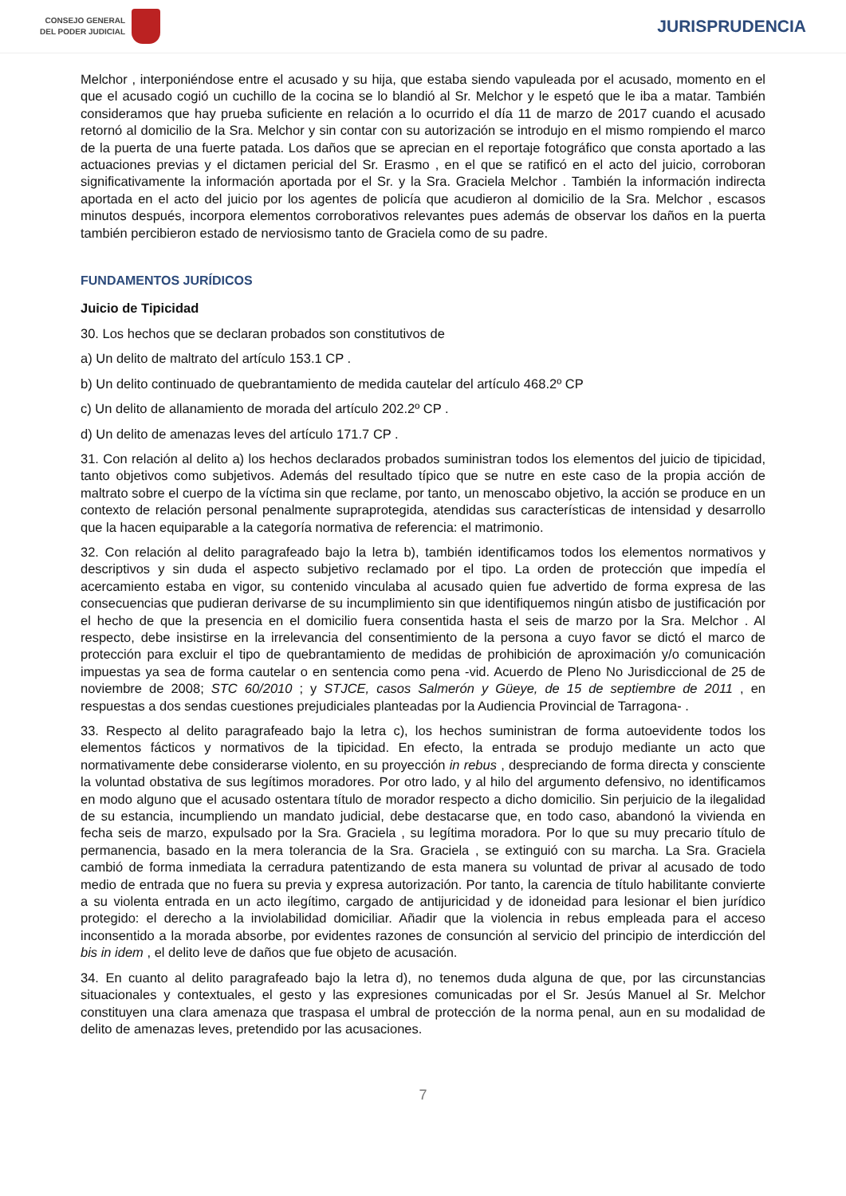CONSEJO GENERAL
DEL PODER JUDICIAL
JURISPRUDENCIA
Melchor , interponiéndose entre el acusado y su hija, que estaba siendo vapuleada por el acusado, momento en el que el acusado cogió un cuchillo de la cocina se lo blandió al Sr. Melchor y le espetó que le iba a matar. También consideramos que hay prueba suficiente en relación a lo ocurrido el día 11 de marzo de 2017 cuando el acusado retornó al domicilio de la Sra. Melchor y sin contar con su autorización se introdujo en el mismo rompiendo el marco de la puerta de una fuerte patada. Los daños que se aprecian en el reportaje fotográfico que consta aportado a las actuaciones previas y el dictamen pericial del Sr. Erasmo , en el que se ratificó en el acto del juicio, corroboran significativamente la información aportada por el Sr. y la Sra. Graciela Melchor . También la información indirecta aportada en el acto del juicio por los agentes de policía que acudieron al domicilio de la Sra. Melchor , escasos minutos después, incorpora elementos corroborativos relevantes pues además de observar los daños en la puerta también percibieron estado de nerviosismo tanto de Graciela como de su padre.
FUNDAMENTOS JURÍDICOS
Juicio de Tipicidad
30. Los hechos que se declaran probados son constitutivos de
a) Un delito de maltrato del artículo 153.1 CP .
b) Un delito continuado de quebrantamiento de medida cautelar del artículo 468.2º CP
c) Un delito de allanamiento de morada del artículo 202.2º CP .
d) Un delito de amenazas leves del artículo 171.7 CP .
31. Con relación al delito a) los hechos declarados probados suministran todos los elementos del juicio de tipicidad, tanto objetivos como subjetivos. Además del resultado típico que se nutre en este caso de la propia acción de maltrato sobre el cuerpo de la víctima sin que reclame, por tanto, un menoscabo objetivo, la acción se produce en un contexto de relación personal penalmente supraprotegida, atendidas sus características de intensidad y desarrollo que la hacen equiparable a la categoría normativa de referencia: el matrimonio.
32. Con relación al delito paragrafeado bajo la letra b), también identificamos todos los elementos normativos y descriptivos y sin duda el aspecto subjetivo reclamado por el tipo. La orden de protección que impedía el acercamiento estaba en vigor, su contenido vinculaba al acusado quien fue advertido de forma expresa de las consecuencias que pudieran derivarse de su incumplimiento sin que identifiquemos ningún atisbo de justificación por el hecho de que la presencia en el domicilio fuera consentida hasta el seis de marzo por la Sra. Melchor . Al respecto, debe insistirse en la irrelevancia del consentimiento de la persona a cuyo favor se dictó el marco de protección para excluir el tipo de quebrantamiento de medidas de prohibición de aproximación y/o comunicación impuestas ya sea de forma cautelar o en sentencia como pena -vid. Acuerdo de Pleno No Jurisdiccional de 25 de noviembre de 2008; STC 60/2010 ; y STJCE, casos Salmerón y Güeye, de 15 de septiembre de 2011 , en respuestas a dos sendas cuestiones prejudiciales planteadas por la Audiencia Provincial de Tarragona- .
33. Respecto al delito paragrafeado bajo la letra c), los hechos suministran de forma autoevidente todos los elementos fácticos y normativos de la tipicidad. En efecto, la entrada se produjo mediante un acto que normativamente debe considerarse violento, en su proyección in rebus , despreciando de forma directa y consciente la voluntad obstativa de sus legítimos moradores. Por otro lado, y al hilo del argumento defensivo, no identificamos en modo alguno que el acusado ostentara título de morador respecto a dicho domicilio. Sin perjuicio de la ilegalidad de su estancia, incumpliendo un mandato judicial, debe destacarse que, en todo caso, abandonó la vivienda en fecha seis de marzo, expulsado por la Sra. Graciela , su legítima moradora. Por lo que su muy precario título de permanencia, basado en la mera tolerancia de la Sra. Graciela , se extinguió con su marcha. La Sra. Graciela cambió de forma inmediata la cerradura patentizando de esta manera su voluntad de privar al acusado de todo medio de entrada que no fuera su previa y expresa autorización. Por tanto, la carencia de título habilitante convierte a su violenta entrada en un acto ilegítimo, cargado de antijuricidad y de idoneidad para lesionar el bien jurídico protegido: el derecho a la inviolabilidad domiciliar. Añadir que la violencia in rebus empleada para el acceso inconsentido a la morada absorbe, por evidentes razones de consunción al servicio del principio de interdicción del bis in idem , el delito leve de daños que fue objeto de acusación.
34. En cuanto al delito paragrafeado bajo la letra d), no tenemos duda alguna de que, por las circunstancias situacionales y contextuales, el gesto y las expresiones comunicadas por el Sr. Jesús Manuel al Sr. Melchor constituyen una clara amenaza que traspasa el umbral de protección de la norma penal, aun en su modalidad de delito de amenazas leves, pretendido por las acusaciones.
7